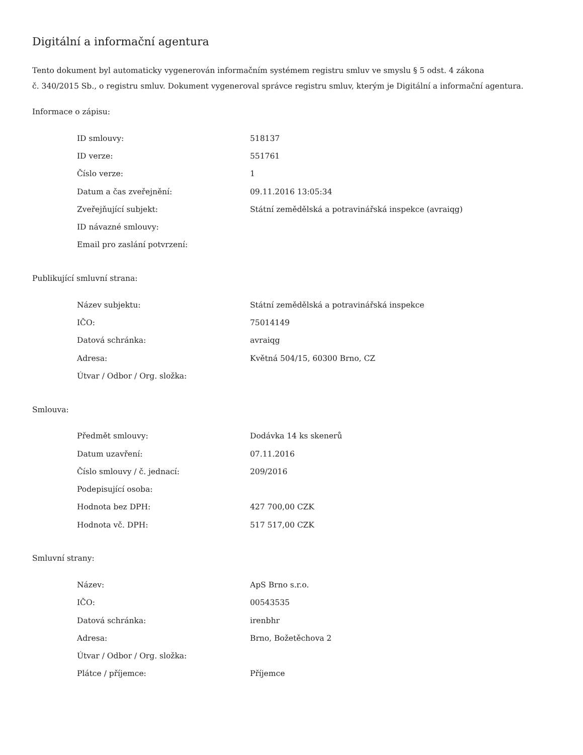Digitální a informační agentura
Tento dokument byl automaticky vygenerován informačním systémem registru smluv ve smyslu § 5 odst. 4 zákona
č. 340/2015 Sb., o registru smluv. Dokument vygeneroval správce registru smluv, kterým je Digitální a informační agentura.
Informace o zápisu:
| ID smlouvy: | 518137 |
| ID verze: | 551761 |
| Číslo verze: | 1 |
| Datum a čas zveřejnění: | 09.11.2016 13:05:34 |
| Zveřejňující subjekt: | Státní zemědělská a potravinářská inspekce (avraiqg) |
| ID návazné smlouvy: | |
| Email pro zaslání potvrzení: | |
Publikující smluvní strana:
| Název subjektu: | Státní zemědělská a potravinářská inspekce |
| IČO: | 75014149 |
| Datová schránka: | avraiqg |
| Adresa: | Květná 504/15, 60300 Brno, CZ |
| Útvar / Odbor / Org. složka: | |
Smlouva:
| Předmět smlouvy: | Dodávka 14 ks skenerů |
| Datum uzavření: | 07.11.2016 |
| Číslo smlouvy / č. jednací: | 209/2016 |
| Podepisující osoba: | |
| Hodnota bez DPH: | 427 700,00 CZK |
| Hodnota vč. DPH: | 517 517,00 CZK |
Smluvní strany:
| Název: | ApS Brno s.r.o. |
| IČO: | 00543535 |
| Datová schránka: | irenbhr |
| Adresa: | Brno, Božetěchova 2 |
| Útvar / Odbor / Org. složka: | |
| Plátce / příjemce: | Příjemce |